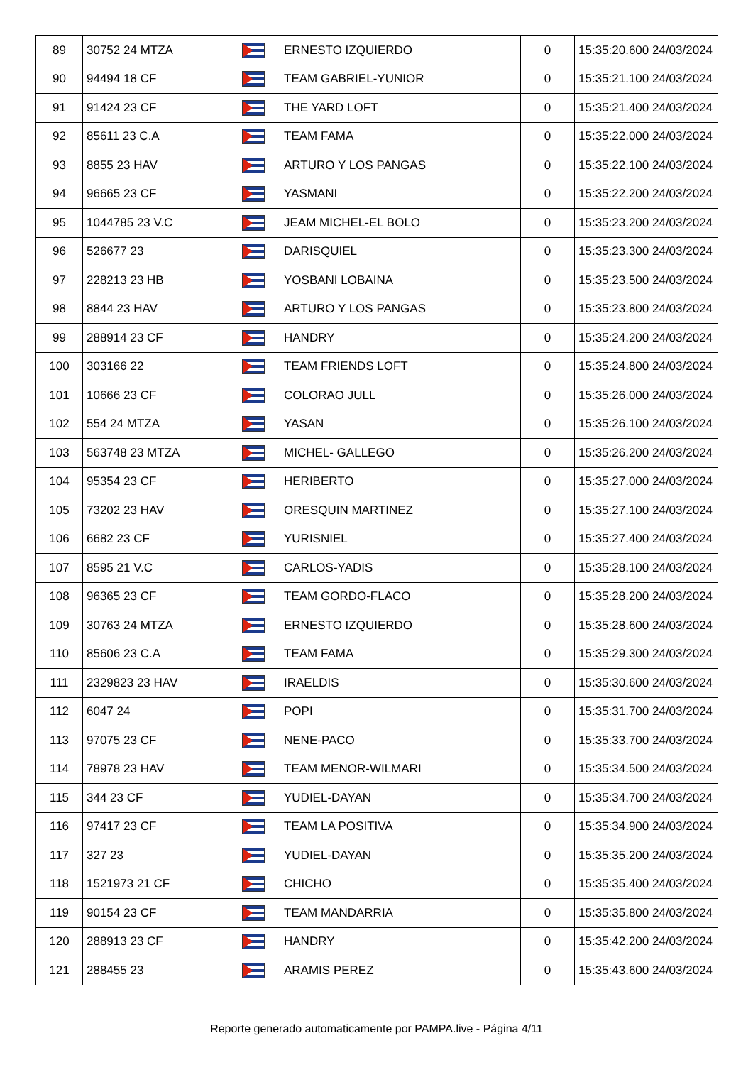| 89 | 30752 24 MTZA | | ERNESTO IZQUIERDO | 0 | 15:35:20.600 24/03/2024 |
| 90 | 94494 18 CF | | TEAM GABRIEL-YUNIOR | 0 | 15:35:21.100 24/03/2024 |
| 91 | 91424 23 CF | | THE YARD LOFT | 0 | 15:35:21.400 24/03/2024 |
| 92 | 85611 23 C.A | | TEAM FAMA | 0 | 15:35:22.000 24/03/2024 |
| 93 | 8855 23 HAV | | ARTURO Y LOS PANGAS | 0 | 15:35:22.100 24/03/2024 |
| 94 | 96665 23 CF | | YASMANI | 0 | 15:35:22.200 24/03/2024 |
| 95 | 1044785 23 V.C | | JEAM MICHEL-EL BOLO | 0 | 15:35:23.200 24/03/2024 |
| 96 | 526677 23 | | DARISQUIEL | 0 | 15:35:23.300 24/03/2024 |
| 97 | 228213 23 HB | | YOSBANI LOBAINA | 0 | 15:35:23.500 24/03/2024 |
| 98 | 8844 23 HAV | | ARTURO Y LOS PANGAS | 0 | 15:35:23.800 24/03/2024 |
| 99 | 288914 23 CF | | HANDRY | 0 | 15:35:24.200 24/03/2024 |
| 100 | 303166 22 | | TEAM FRIENDS LOFT | 0 | 15:35:24.800 24/03/2024 |
| 101 | 10666 23 CF | | COLORAO JULL | 0 | 15:35:26.000 24/03/2024 |
| 102 | 554 24 MTZA | | YASAN | 0 | 15:35:26.100 24/03/2024 |
| 103 | 563748 23 MTZA | | MICHEL- GALLEGO | 0 | 15:35:26.200 24/03/2024 |
| 104 | 95354 23 CF | | HERIBERTO | 0 | 15:35:27.000 24/03/2024 |
| 105 | 73202 23 HAV | | ORESQUIN MARTINEZ | 0 | 15:35:27.100 24/03/2024 |
| 106 | 6682 23 CF | | YURISNIEL | 0 | 15:35:27.400 24/03/2024 |
| 107 | 8595 21 V.C | | CARLOS-YADIS | 0 | 15:35:28.100 24/03/2024 |
| 108 | 96365 23 CF | | TEAM GORDO-FLACO | 0 | 15:35:28.200 24/03/2024 |
| 109 | 30763 24 MTZA | | ERNESTO IZQUIERDO | 0 | 15:35:28.600 24/03/2024 |
| 110 | 85606 23 C.A | | TEAM FAMA | 0 | 15:35:29.300 24/03/2024 |
| 111 | 2329823 23 HAV | | IRAELDIS | 0 | 15:35:30.600 24/03/2024 |
| 112 | 6047 24 | | POPI | 0 | 15:35:31.700 24/03/2024 |
| 113 | 97075 23 CF | | NENE-PACO | 0 | 15:35:33.700 24/03/2024 |
| 114 | 78978 23 HAV | | TEAM MENOR-WILMARI | 0 | 15:35:34.500 24/03/2024 |
| 115 | 344 23 CF | | YUDIEL-DAYAN | 0 | 15:35:34.700 24/03/2024 |
| 116 | 97417 23 CF | | TEAM LA POSITIVA | 0 | 15:35:34.900 24/03/2024 |
| 117 | 327 23 | | YUDIEL-DAYAN | 0 | 15:35:35.200 24/03/2024 |
| 118 | 1521973 21 CF | | CHICHO | 0 | 15:35:35.400 24/03/2024 |
| 119 | 90154 23 CF | | TEAM MANDARRIA | 0 | 15:35:35.800 24/03/2024 |
| 120 | 288913 23 CF | | HANDRY | 0 | 15:35:42.200 24/03/2024 |
| 121 | 288455 23 | | ARAMIS PEREZ | 0 | 15:35:43.600 24/03/2024 |
Reporte generado automaticamente por PAMPA.live - Página 4/11